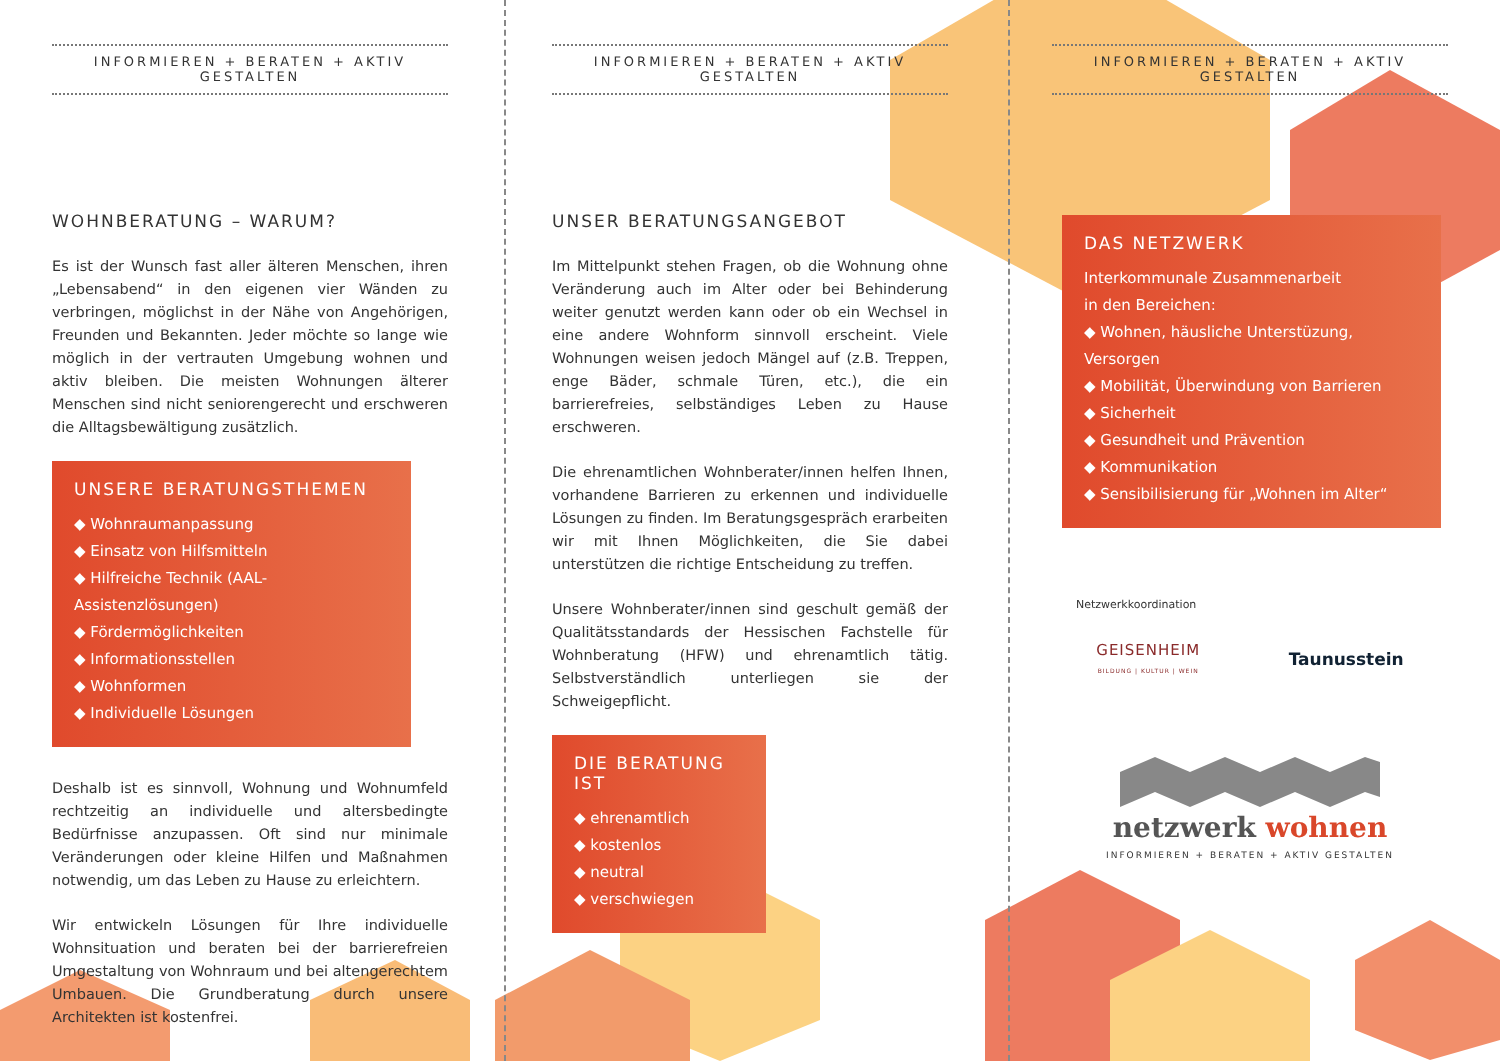INFORMIEREN + BERATEN + AKTIV GESTALTEN
WOHNBERATUNG – WARUM?
Es ist der Wunsch fast aller älteren Menschen, ihren „Lebensabend“ in den eigenen vier Wänden zu verbringen, möglichst in der Nähe von Angehörigen, Freunden und Bekannten. Jeder möchte so lange wie möglich in der vertrauten Umgebung wohnen und aktiv bleiben. Die meisten Wohnungen älterer Menschen sind nicht seniorengerecht und erschweren die Alltagsbewältigung zusätzlich.
UNSERE BERATUNGSTHEMEN
◆ Wohnraumanpassung
◆ Einsatz von Hilfsmitteln
◆ Hilfreiche Technik (AAL-Assistenzlösungen)
◆ Fördermöglichkeiten
◆ Informationsstellen
◆ Wohnformen
◆ Individuelle Lösungen
Deshalb ist es sinnvoll, Wohnung und Wohnumfeld rechtzeitig an individuelle und altersbedingte Bedürfnisse anzupassen. Oft sind nur minimale Veränderungen oder kleine Hilfen und Maßnahmen notwendig, um das Leben zu Hause zu erleichtern.
Wir entwickeln Lösungen für Ihre individuelle Wohnsituation und beraten bei der barrierefreien Umgestaltung von Wohnraum und bei altengerechtem Umbauen. Die Grundberatung durch unsere Architekten ist kostenfrei.
INFORMIEREN + BERATEN + AKTIV GESTALTEN
UNSER BERATUNGSANGEBOT
Im Mittelpunkt stehen Fragen, ob die Wohnung ohne Veränderung auch im Alter oder bei Behinderung weiter genutzt werden kann oder ob ein Wechsel in eine andere Wohnform sinnvoll erscheint. Viele Wohnungen weisen jedoch Mängel auf (z.B. Treppen, enge Bäder, schmale Türen, etc.), die ein barrierefreies, selbständiges Leben zu Hause erschweren.
Die ehrenamtlichen Wohnberater/innen helfen Ihnen, vorhandene Barrieren zu erkennen und individuelle Lösungen zu finden. Im Beratungsgespräch erarbeiten wir mit Ihnen Möglichkeiten, die Sie dabei unterstützen die richtige Entscheidung zu treffen.
Unsere Wohnberater/innen sind geschult gemäß der Qualitätsstandards der Hessischen Fachstelle für Wohnberatung (HFW) und ehrenamtlich tätig. Selbstverständlich unterliegen sie der Schweigepflicht.
DIE BERATUNG IST
◆ ehrenamtlich
◆ kostenlos
◆ neutral
◆ verschwiegen
INFORMIEREN + BERATEN + AKTIV GESTALTEN
DAS NETZWERK
Interkommunale Zusammenarbeit
in den Bereichen:
◆ Wohnen, häusliche Unterstüzung, Versorgen
◆ Mobilität, Überwindung von Barrieren
◆ Sicherheit
◆ Gesundheit und Prävention
◆ Kommunikation
◆ Sensibilisierung für „Wohnen im Alter“
Netzwerkkoordination
GEISENHEIM
BILDUNG | KULTUR | WEIN
Taunusstein
netzwerk wohnen
INFORMIEREN + BERATEN + AKTIV GESTALTEN